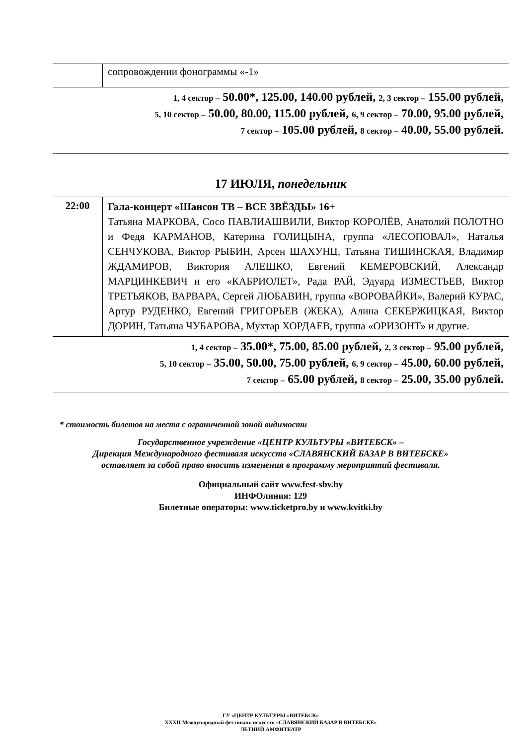| | сопровождении фонограммы «-1» |
| 1, 4 сектор – 50.00*, 125.00, 140.00 рублей, 2, 3 сектор – 155.00 рублей, 5, 10 сектор – 50.00, 80.00, 115.00 рублей, 6, 9 сектор – 70.00, 95.00 рублей, 7 сектор – 105.00 рублей, 8 сектор – 40.00, 55.00 рублей. | |
17 ИЮЛЯ, понедельник
| 22:00 | Гала-концерт «Шансон ТВ – ВСЕ ЗВЁЗДЫ» 16+ Татьяна МАРКОВА, Сосо ПАВЛИАШВИЛИ, Виктор КОРОЛЁВ, Анатолий ПОЛОТНО и Федя КАРМАНОВ, Катерина ГОЛИЦЫНА, группа «ЛЕСОПОВАЛ», Наталья СЕНЧУКОВА, Виктор РЫБИН, Арсен ШАХУНЦ, Татьяна ТИШИНСКАЯ, Владимир ЖДАМИРОВ, Виктория АЛЕШКО, Евгений КЕМЕРОВСКИЙ, Александр МАРЦИНКЕВИЧ и его «КАБРИОЛЕТ», Рада РАЙ, Эдуард ИЗМЕСТЬЕВ, Виктор ТРЕТЬЯКОВ, ВАРВАРА, Сергей ЛЮБАВИН, группа «ВОРОВАЙКИ», Валерий КУРАС, Артур РУДЕНКО, Евгений ГРИГОРЬЕВ (ЖЕКА), Алина СЕКЕРЖИЦКАЯ, Виктор ДОРИН, Татьяна ЧУБАРОВА, Мухтар ХОРДАЕВ, группа «ОРИЗОНТ» и другие. |
| 1, 4 сектор – 35.00*, 75.00, 85.00 рублей, 2, 3 сектор – 95.00 рублей, 5, 10 сектор – 35.00, 50.00, 75.00 рублей, 6, 9 сектор – 45.00, 60.00 рублей, 7 сектор – 65.00 рублей, 8 сектор – 25.00, 35.00 рублей. | |
* стоимость билетов на места с ограниченной зоной видимости
Государственное учреждение «ЦЕНТР КУЛЬТУРЫ «ВИТЕБСК» –
Дирекция Международного фестиваля искусств «СЛАВЯНСКИЙ БАЗАР В ВИТЕБСКЕ» оставляет за собой право вносить изменения в программу мероприятий фестиваля.
Официальный сайт www.fest-sbv.by
ИНФОлиния: 129
Билетные операторы: www.ticketpro.by и www.kvitki.by
ГУ «ЦЕНТР КУЛЬТУРЫ «ВИТЕБСК»
XXXII Международный фестиваль искусств «СЛАВЯНСКИЙ БАЗАР В ВИТЕБСКЕ»
ЛЕТНИЙ АМФИТЕАТР